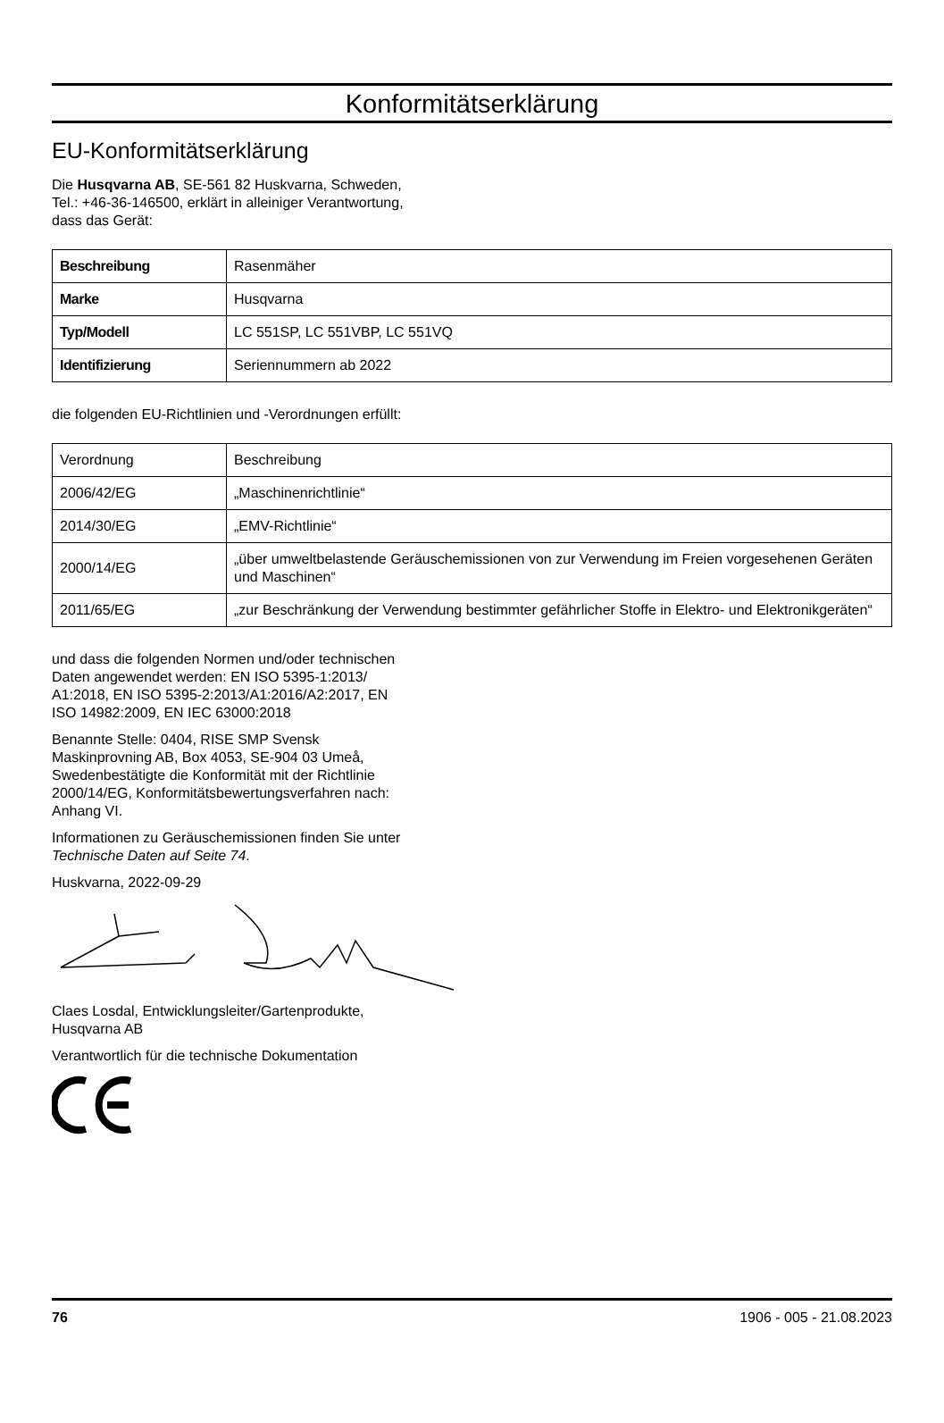Konformitätserklärung
EU-Konformitätserklärung
Die Husqvarna AB, SE-561 82 Huskvarna, Schweden,
Tel.: +46-36-146500, erklärt in alleiniger Verantwortung,
dass das Gerät:
| Beschreibung | Rasenmäher |
| Marke | Husqvarna |
| Typ/Modell | LC 551SP, LC 551VBP, LC 551VQ |
| Identifizierung | Seriennummern ab 2022 |
die folgenden EU-Richtlinien und -Verordnungen erfüllt:
| Verordnung | Beschreibung |
| --- | --- |
| 2006/42/EG | „Maschinenrichtlinie“ |
| 2014/30/EG | „EMV-Richtlinie“ |
| 2000/14/EG | „über umweltbelastende Geräuschemissionen von zur Verwendung im Freien vorgesehenen Geräten und Maschinen“ |
| 2011/65/EG | „zur Beschränkung der Verwendung bestimmter gefährlicher Stoffe in Elektro- und Elektronikgeräten“ |
und dass die folgenden Normen und/oder technischen
Daten angewendet werden: EN ISO 5395-1:2013/
A1:2018, EN ISO 5395-2:2013/A1:2016/A2:2017, EN
ISO 14982:2009, EN IEC 63000:2018
Benannte Stelle: 0404, RISE SMP Svensk
Maskinprovning AB, Box 4053, SE-904 03 Umeå,
Swedenbestätigte die Konformität mit der Richtlinie
2000/14/EG, Konformitätsbewertungsverfahren nach:
Anhang VI.
Informationen zu Geräuschemissionen finden Sie unter
Technische Daten auf Seite 74.
Huskvarna, 2022-09-29
Claes Losdal, Entwicklungsleiter/Gartenprodukte,
Husqvarna AB
Verantwortlich für die technische Dokumentation
76 1906 - 005 - 21.08.2023